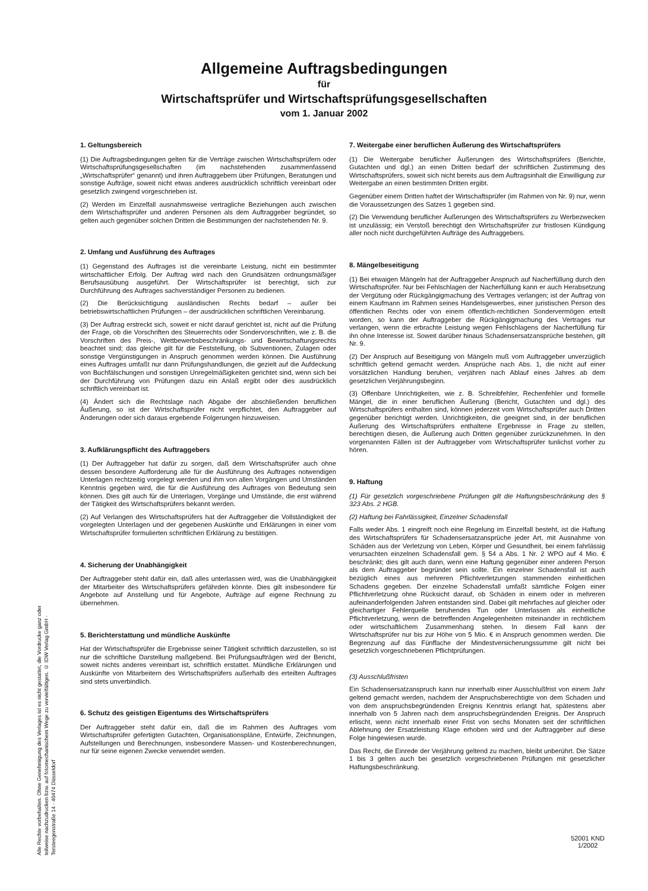Allgemeine Auftragsbedingungen
für
Wirtschaftsprüfer und Wirtschaftsprüfungsgesellschaften
vom 1. Januar 2002
1. Geltungsbereich
(1) Die Auftragsbedingungen gelten für die Verträge zwischen Wirtschaftsprüfern oder Wirtschaftsprüfungsgesellschaften (im nachstehenden zusammenfassend „Wirtschaftsprüfer“ genannt) und ihren Auftraggebern über Prüfungen, Beratungen und sonstige Aufträge, soweit nicht etwas anderes ausdrücklich schriftlich vereinbart oder gesetzlich zwingend vorgeschrieben ist.
(2) Werden im Einzelfall ausnahmsweise vertragliche Beziehungen auch zwischen dem Wirtschaftsprüfer und anderen Personen als dem Auftraggeber begründet, so gelten auch gegenüber solchen Dritten die Bestimmungen der nachstehenden Nr. 9.
2. Umfang und Ausführung des Auftrages
(1) Gegenstand des Auftrages ist die vereinbarte Leistung, nicht ein bestimmter wirtschaftlicher Erfolg. Der Auftrag wird nach den Grundsätzen ordnungsmäßiger Berufsausübung ausgeführt. Der Wirtschaftsprüfer ist berechtigt, sich zur Durchführung des Auftrages sachverständiger Personen zu bedienen.
(2) Die Berücksichtigung ausländischen Rechts bedarf – außer bei betriebswirtschaftlichen Prüfungen – der ausdrücklichen schriftlichen Vereinbarung.
(3) Der Auftrag erstreckt sich, soweit er nicht darauf gerichtet ist, nicht auf die Prüfung der Frage, ob die Vorschriften des Steuerrechts oder Sondervorschriften, wie z. B. die Vorschriften des Preis-, Wettbewerbsbeschränkungs- und Bewirtschaftungsrechts beachtet sind; das gleiche gilt für die Feststellung, ob Subventionen, Zulagen oder sonstige Vergünstigungen in Anspruch genommen werden können. Die Ausführung eines Auftrages umfaßt nur dann Prüfungshandlungen, die gezielt auf die Aufdeckung von Buchfälschungen und sonstigen Unregelmäßigkeiten gerichtet sind, wenn sich bei der Durchführung von Prüfungen dazu ein Anlaß ergibt oder dies ausdrücklich schriftlich vereinbart ist.
(4) Ändert sich die Rechtslage nach Abgabe der abschließenden beruflichen Äußerung, so ist der Wirtschaftsprüfer nicht verpflichtet, den Auftraggeber auf Änderungen oder sich daraus ergebende Folgerungen hinzuweisen.
3. Aufklärungspflicht des Auftraggebers
(1) Der Auftraggeber hat dafür zu sorgen, daß dem Wirtschaftsprüfer auch ohne dessen besondere Aufforderung alle für die Ausführung des Auftrages notwendigen Unterlagen rechtzeitig vorgelegt werden und ihm von allen Vorgängen und Umständen Kenntnis gegeben wird, die für die Ausführung des Auftrages von Bedeutung sein können. Dies gilt auch für die Unterlagen, Vorgänge und Umstände, die erst während der Tätigkeit des Wirtschaftsprüfers bekannt werden.
(2) Auf Verlangen des Wirtschaftsprüfers hat der Auftraggeber die Vollständigkeit der vorgelegten Unterlagen und der gegebenen Auskünfte und Erklärungen in einer vom Wirtschaftsprüfer formulierten schriftlichen Erklärung zu bestätigen.
4. Sicherung der Unabhängigkeit
Der Auftraggeber steht dafür ein, daß alles unterlassen wird, was die Unabhängigkeit der Mitarbeiter des Wirtschaftsprüfers gefährden könnte. Dies gilt insbesondere für Angebote auf Anstellung und für Angebote, Aufträge auf eigene Rechnung zu übernehmen.
5. Berichterstattung und mündliche Auskünfte
Hat der Wirtschaftsprüfer die Ergebnisse seiner Tätigkeit schriftlich darzustellen, so ist nur die schriftliche Darstellung maßgebend. Bei Prüfungsaufträgen wird der Bericht, soweit nichts anderes vereinbart ist, schriftlich erstattet. Mündliche Erklärungen und Auskünfte von Mitarbeitern des Wirtschaftsprüfers außerhalb des erteilten Auftrages sind stets unverbindlich.
6. Schutz des geistigen Eigentums des Wirtschaftsprüfers
Der Auftraggeber steht dafür ein, daß die im Rahmen des Auftrages vom Wirtschaftsprüfer gefertigten Gutachten, Organisationspläne, Entwürfe, Zeichnungen, Aufstellungen und Berechnungen, insbesondere Massen- und Kostenberechnungen, nur für seine eigenen Zwecke verwendet werden.
7. Weitergabe einer beruflichen Äußerung des Wirtschaftsprüfers
(1) Die Weitergabe beruflicher Äußerungen des Wirtschaftsprüfers (Berichte, Gutachten und dgl.) an einen Dritten bedarf der schriftlichen Zustimmung des Wirtschaftsprüfers, soweit sich nicht bereits aus dem Auftragsinhalt die Einwilligung zur Weitergabe an einen bestimmten Dritten ergibt.
Gegenüber einem Dritten haftet der Wirtschaftsprüfer (im Rahmen von Nr. 9) nur, wenn die Voraussetzungen des Satzes 1 gegeben sind.
(2) Die Verwendung beruflicher Äußerungen des Wirtschaftsprüfers zu Werbezwecken ist unzulässig; ein Verstoß berechtigt den Wirtschaftsprüfer zur fristlosen Kündigung aller noch nicht durchgeführten Aufträge des Auftraggebers.
8. Mängelbeseitigung
(1) Bei etwaigen Mängeln hat der Auftraggeber Anspruch auf Nacherfüllung durch den Wirtschaftsprüfer. Nur bei Fehlschlagen der Nacherfüllung kann er auch Herabsetzung der Vergütung oder Rückgängigmachung des Vertrages verlangen; ist der Auftrag von einem Kaufmann im Rahmen seines Handelsgewerbes, einer juristischen Person des öffentlichen Rechts oder von einem öffentlich-rechtlichen Sondervermögen erteilt worden, so kann der Auftraggeber die Rückgängigmachung des Vertrages nur verlangen, wenn die erbrachte Leistung wegen Fehlschlagens der Nacherfüllung für ihn ohne Interesse ist. Soweit darüber hinaus Schadensersatzansprüche bestehen, gilt Nr. 9.
(2) Der Anspruch auf Beseitigung von Mängeln muß vom Auftraggeber unverzüglich schriftlich geltend gemacht werden. Ansprüche nach Abs. 1, die nicht auf einer vorsätzlichen Handlung beruhen, verjähren nach Ablauf eines Jahres ab dem gesetzlichen Verjährungsbeginn.
(3) Offenbare Unrichtigkeiten, wie z. B. Schreibfehler, Rechenfehler und formelle Mängel, die in einer beruflichen Äußerung (Bericht, Gutachten und dgl.) des Wirtschaftsprüfers enthalten sind, können jederzeit vom Wirtschaftsprüfer auch Dritten gegenüber berichtigt werden. Unrichtigkeiten, die geeignet sind, in der beruflichen Äußerung des Wirtschaftsprüfers enthaltene Ergebnisse in Frage zu stellen, berechtigen diesen, die Äußerung auch Dritten gegenüber zurückzunehmen. In den vorgenannten Fällen ist der Auftraggeber vom Wirtschaftsprüfer tunlichst vorher zu hören.
9. Haftung
(1) Für gesetzlich vorgeschriebene Prüfungen gilt die Haftungsbeschränkung des § 323 Abs. 2 HGB.
(2) Haftung bei Fahrlässigkeit, Einzelner Schadensfall
Falls weder Abs. 1 eingreift noch eine Regelung im Einzelfall besteht, ist die Haftung des Wirtschaftsprüfers für Schadensersatzansprüche jeder Art, mit Ausnahme von Schäden aus der Verletzung von Leben, Körper und Gesundheit, bei einem fahrlässig verursachten einzelnen Schadensfall gem. § 54 a Abs. 1 Nr. 2 WPO auf 4 Mio. € beschränkt; dies gilt auch dann, wenn eine Haftung gegenüber einer anderen Person als dem Auftraggeber begründet sein sollte. Ein einzelner Schadensfall ist auch bezüglich eines aus mehreren Pflichtverletzungen stammenden einheitlichen Schadens gegeben. Der einzelne Schadensfall umfaßt sämtliche Folgen einer Pflichtverletzung ohne Rücksicht darauf, ob Schäden in einem oder in mehreren aufeinanderfolgenden Jahren entstanden sind. Dabei gilt mehrfaches auf gleicher oder gleichartiger Fehlerquelle beruhendes Tun oder Unterlassen als einheitliche Pflichtverletzung, wenn die betreffenden Angelegenheiten miteinander in rechtlichem oder wirtschaftlichem Zusammenhang stehen. In diesem Fall kann der Wirtschaftsprüfer nur bis zur Höhe von 5 Mio. € in Anspruch genommen werden. Die Begrenzung auf das Fünffache der Mindestversicherungssumme gilt nicht bei gesetzlich vorgeschriebenen Pflichtprüfungen.
(3) Ausschlußfristen
Ein Schadensersatzanspruch kann nur innerhalb einer Ausschlußfrist von einem Jahr geltend gemacht werden, nachdem der Anspruchsberechtigte von dem Schaden und von dem anspruchsbegründenden Ereignis Kenntnis erlangt hat, spätestens aber innerhalb von 5 Jahren nach dem anspruchsbegründenden Ereignis. Der Anspruch erlischt, wenn nicht innerhalb einer Frist von sechs Monaten seit der schriftlichen Ablehnung der Ersatzleistung Klage erhoben wird und der Auftraggeber auf diese Folge hingewiesen wurde.
Das Recht, die Einrede der Verjährung geltend zu machen, bleibt unberührt. Die Sätze 1 bis 3 gelten auch bei gesetzlich vorgeschriebenen Prüfungen mit gesetzlicher Haftungsbeschränkung.
Alle Rechte vorbehalten. Ohne Genehmigung des Verlages ist es nicht gestattet, die Vordrucke ganz oder teilweise nachzudrucken bzw. auf fotomechanischem Wege zu vervielfältigen. © IDW Verlag GmbH · Tersteegenstraße 14 · 40474 Düsseldorf
52001 KND
1/2002